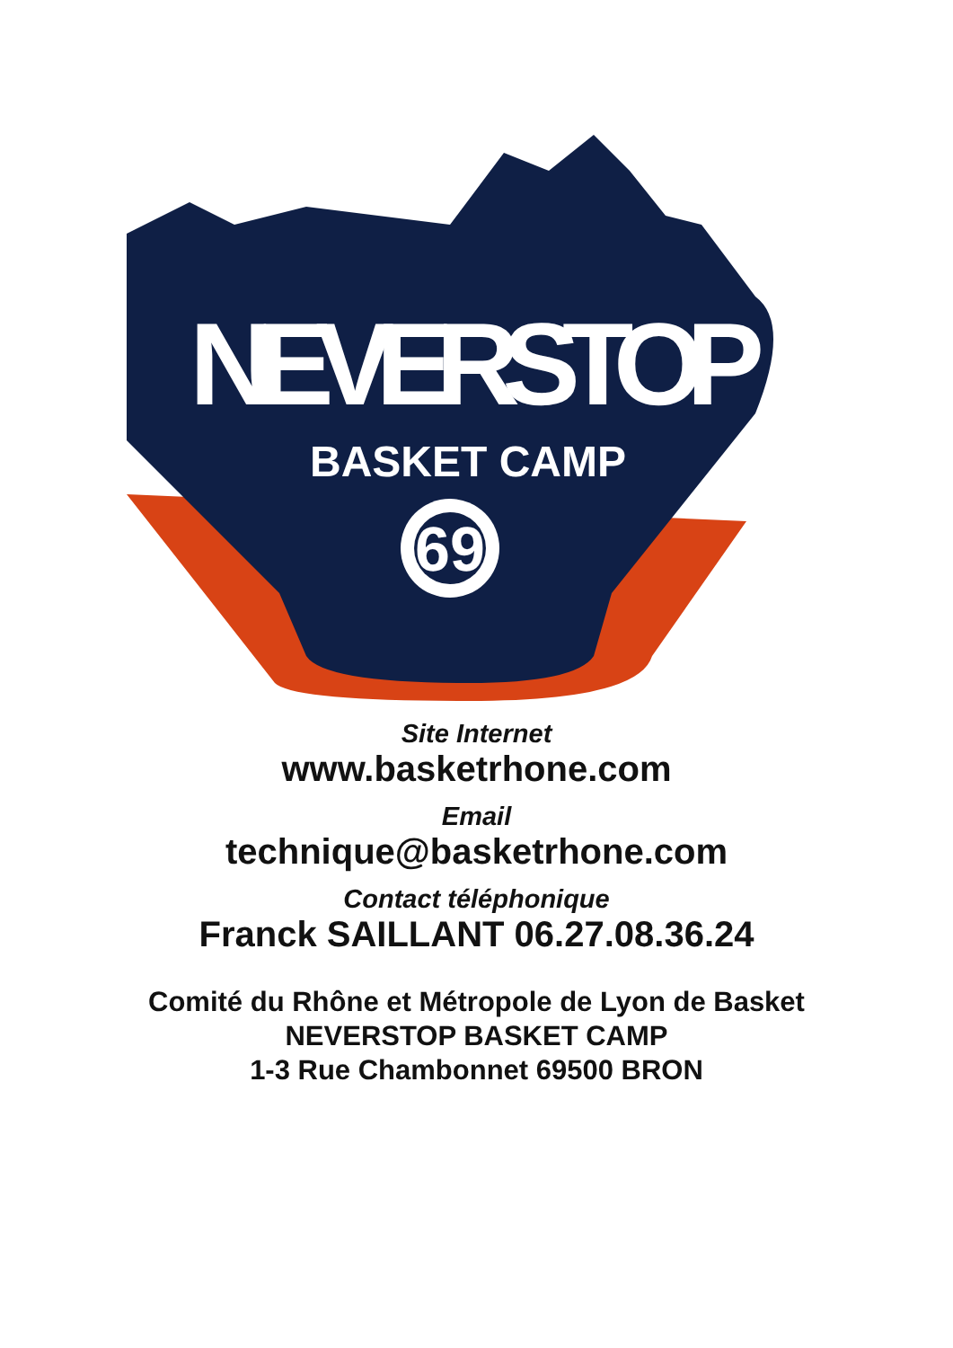NEVERSTOP
BASKET CAMP
69
Site Internet
www.basketrhone.com
Email
technique@basketrhone.com
Contact téléphonique
Franck SAILLANT 06.27.08.36.24
Comité du Rhône et Métropole de Lyon de Basket
NEVERSTOP BASKET CAMP
1-3 Rue Chambonnet 69500 BRON